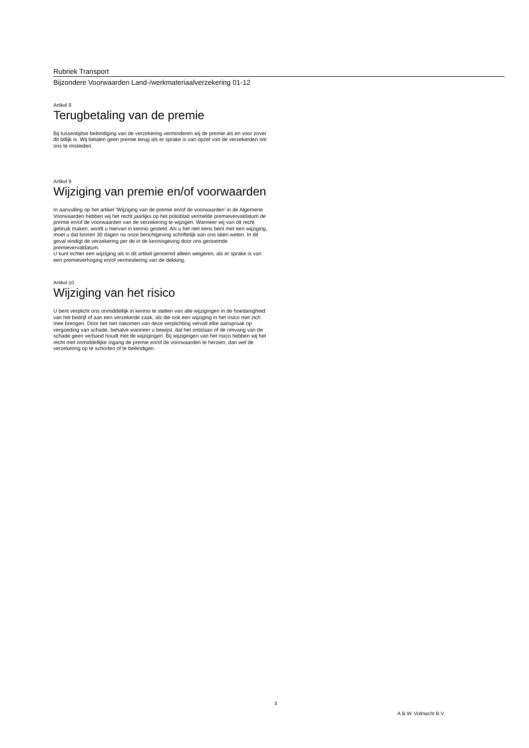Rubriek Transport
Bijzondere Voorwaarden Land-/werkmateriaalverzekering 01-12
Artikel 8
Terugbetaling van de premie
Bij tussentijdse beëindiging van de verzekering verminderen wij de premie als en voor zover dit billijk is. Wij betalen geen premie terug als er sprake is van opzet van de verzekerden om ons te misleiden.
Artikel 9
Wijziging van premie en/of voorwaarden
In aanvulling op het artikel ‘Wijziging van de premie en/of de voorwaarden’ in de Algemene Voorwaarden hebben wij het recht jaarlijks op het polisblad vermelde premievervaldatum de premie en/of de voorwaarden van de verzekering te wijzigen. Wanneer wij van dit recht gebruik maken, wordt u hiervan in kennis gesteld. Als u het niet eens bent met een wijziging, moet u dat binnen 30 dagen na onze berichtgeving schriftelijk aan ons laten weten. In dit geval eindigt de verzekering per de in de kennisgeving door ons genoemde premievervaldatum.
U kunt echter een wijziging als in dit artikel genoemd alleen weigeren, als er sprake is van een premieverhoging en/of vermindering van de dekking.
Artikel 10
Wijziging van het risico
U bent verplicht ons onmiddellijk in kennis te stellen van alle wijzigingen in de hoedanigheid van het bedrijf of aan een verzekerde zaak, als die ook een wijziging in het risico met zich mee brengen. Door het niet nakomen van deze verplichting vervalt elke aanspraak op vergoeding van schade, behalve wanneer u bewijst, dat het ontstaan of de omvang van de schade geen verband houdt met de wijzigingen. Bij wijzigingen van het risico hebben wij het recht met onmiddellijke ingang de premie en/of de voorwaarden te herzien, dan wel de verzekering op te schorten of te beëindigen.
3
A.B.W. Volmacht B.V.